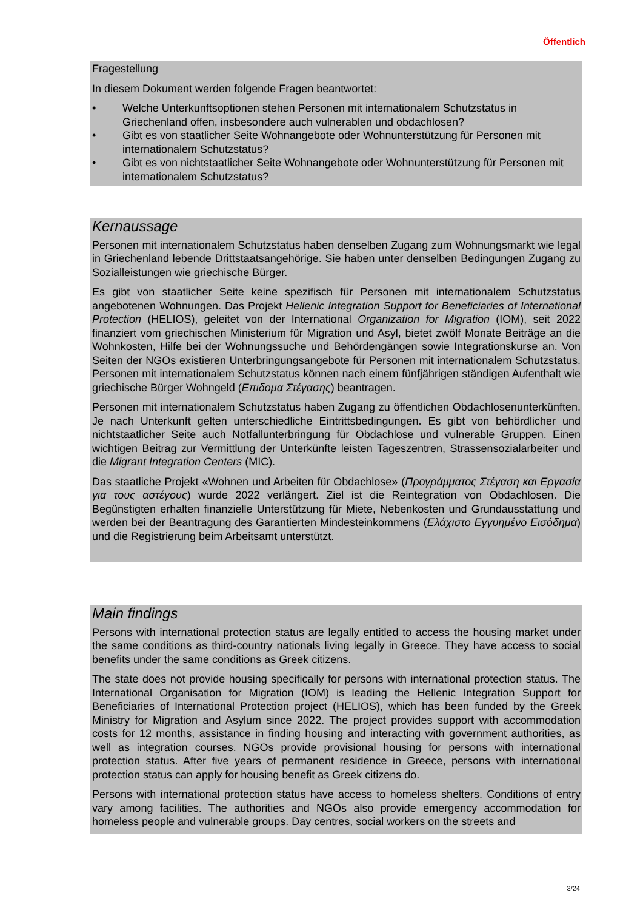Öffentlich
Fragestellung
In diesem Dokument werden folgende Fragen beantwortet:
• Welche Unterkunftsoptionen stehen Personen mit internationalem Schutzstatus in Griechenland offen, insbesondere auch vulnerablen und obdachlosen?
• Gibt es von staatlicher Seite Wohnangebote oder Wohnunterstützung für Personen mit internationalem Schutzstatus?
• Gibt es von nichtstaatlicher Seite Wohnangebote oder Wohnunterstützung für Personen mit internationalem Schutzstatus?
Kernaussage
Personen mit internationalem Schutzstatus haben denselben Zugang zum Wohnungsmarkt wie legal in Griechenland lebende Drittstaatsangehörige. Sie haben unter denselben Bedingungen Zugang zu Sozialleistungen wie griechische Bürger.
Es gibt von staatlicher Seite keine spezifisch für Personen mit internationalem Schutzstatus angebotenen Wohnungen. Das Projekt Hellenic Integration Support for Beneficiaries of International Protection (HELIOS), geleitet von der International Organization for Migration (IOM), seit 2022 finanziert vom griechischen Ministerium für Migration und Asyl, bietet zwölf Monate Beiträge an die Wohnkosten, Hilfe bei der Wohnungssuche und Behördengängen sowie Integrationskurse an. Von Seiten der NGOs existieren Unterbringungsangebote für Personen mit internationalem Schutzstatus. Personen mit internationalem Schutzstatus können nach einem fünfjährigen ständigen Aufenthalt wie griechische Bürger Wohngeld (Επιδομα Στέγασης) beantragen.
Personen mit internationalem Schutzstatus haben Zugang zu öffentlichen Obdachlosenunterkünften. Je nach Unterkunft gelten unterschiedliche Eintrittsbedingungen. Es gibt von behördlicher und nichtstaatlicher Seite auch Notfallunterbringung für Obdachlose und vulnerable Gruppen. Einen wichtigen Beitrag zur Vermittlung der Unterkünfte leisten Tageszentren, Strassensozialarbeiter und die Migrant Integration Centers (MIC).
Das staatliche Projekt «Wohnen und Arbeiten für Obdachlose» (Προγράμματος Στέγαση και Εργασία για τους αστέγους) wurde 2022 verlängert. Ziel ist die Reintegration von Obdachlosen. Die Begünstigten erhalten finanzielle Unterstützung für Miete, Nebenkosten und Grundausstattung und werden bei der Beantragung des Garantierten Mindesteinkommens (Ελάχιστο Εγγυημένο Εισόδημα) und die Registrierung beim Arbeitsamt unterstützt.
Main findings
Persons with international protection status are legally entitled to access the housing market under the same conditions as third-country nationals living legally in Greece. They have access to social benefits under the same conditions as Greek citizens.
The state does not provide housing specifically for persons with international protection status. The International Organisation for Migration (IOM) is leading the Hellenic Integration Support for Beneficiaries of International Protection project (HELIOS), which has been funded by the Greek Ministry for Migration and Asylum since 2022. The project provides support with accommodation costs for 12 months, assistance in finding housing and interacting with government authorities, as well as integration courses. NGOs provide provisional housing for persons with international protection status. After five years of permanent residence in Greece, persons with international protection status can apply for housing benefit as Greek citizens do.
Persons with international protection status have access to homeless shelters. Conditions of entry vary among facilities. The authorities and NGOs also provide emergency accommodation for homeless people and vulnerable groups. Day centres, social workers on the streets and
3/24